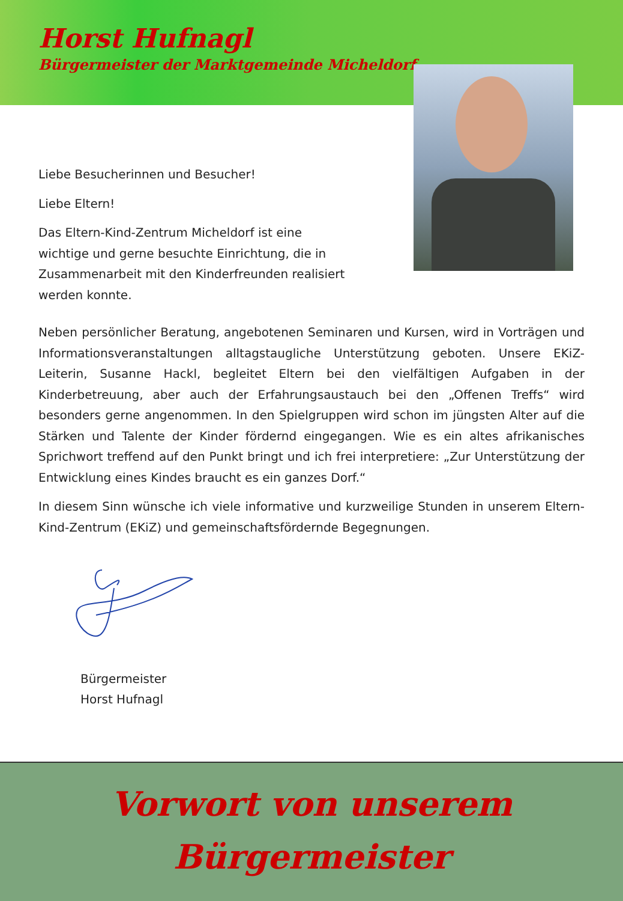Horst Hufnagl
Bürgermeister der Marktgemeinde Micheldorf
Liebe Besucherinnen und Besucher!
Liebe Eltern!
Das Eltern-Kind-Zentrum Micheldorf ist eine wichtige und gerne besuchte Einrichtung, die in Zusammenarbeit mit den Kinderfreunden realisiert werden konnte.
Neben persönlicher Beratung, angebotenen Seminaren und Kursen, wird in Vorträgen und Informationsveranstaltungen alltagstaugliche Unterstützung geboten. Unsere EKiZ-Leiterin, Susanne Hackl, begleitet Eltern bei den vielfältigen Aufgaben in der Kinderbetreuung, aber auch der Erfahrungsaustauch bei den „Offenen Treffs“ wird besonders gerne angenommen. In den Spielgruppen wird schon im jüngsten Alter auf die Stärken und Talente der Kinder fördernd eingegangen. Wie es ein altes afrikanisches Sprichwort treffend auf den Punkt bringt und ich frei interpretiere: „Zur Unterstützung der Entwicklung eines Kindes braucht es ein ganzes Dorf.“
In diesem Sinn wünsche ich viele informative und kurzweilige Stunden in unserem Eltern-Kind-Zentrum (EKiZ) und gemeinschaftsfördernde Begegnungen.
Bürgermeister
Horst Hufnagl
Vorwort von unserem
Bürgermeister